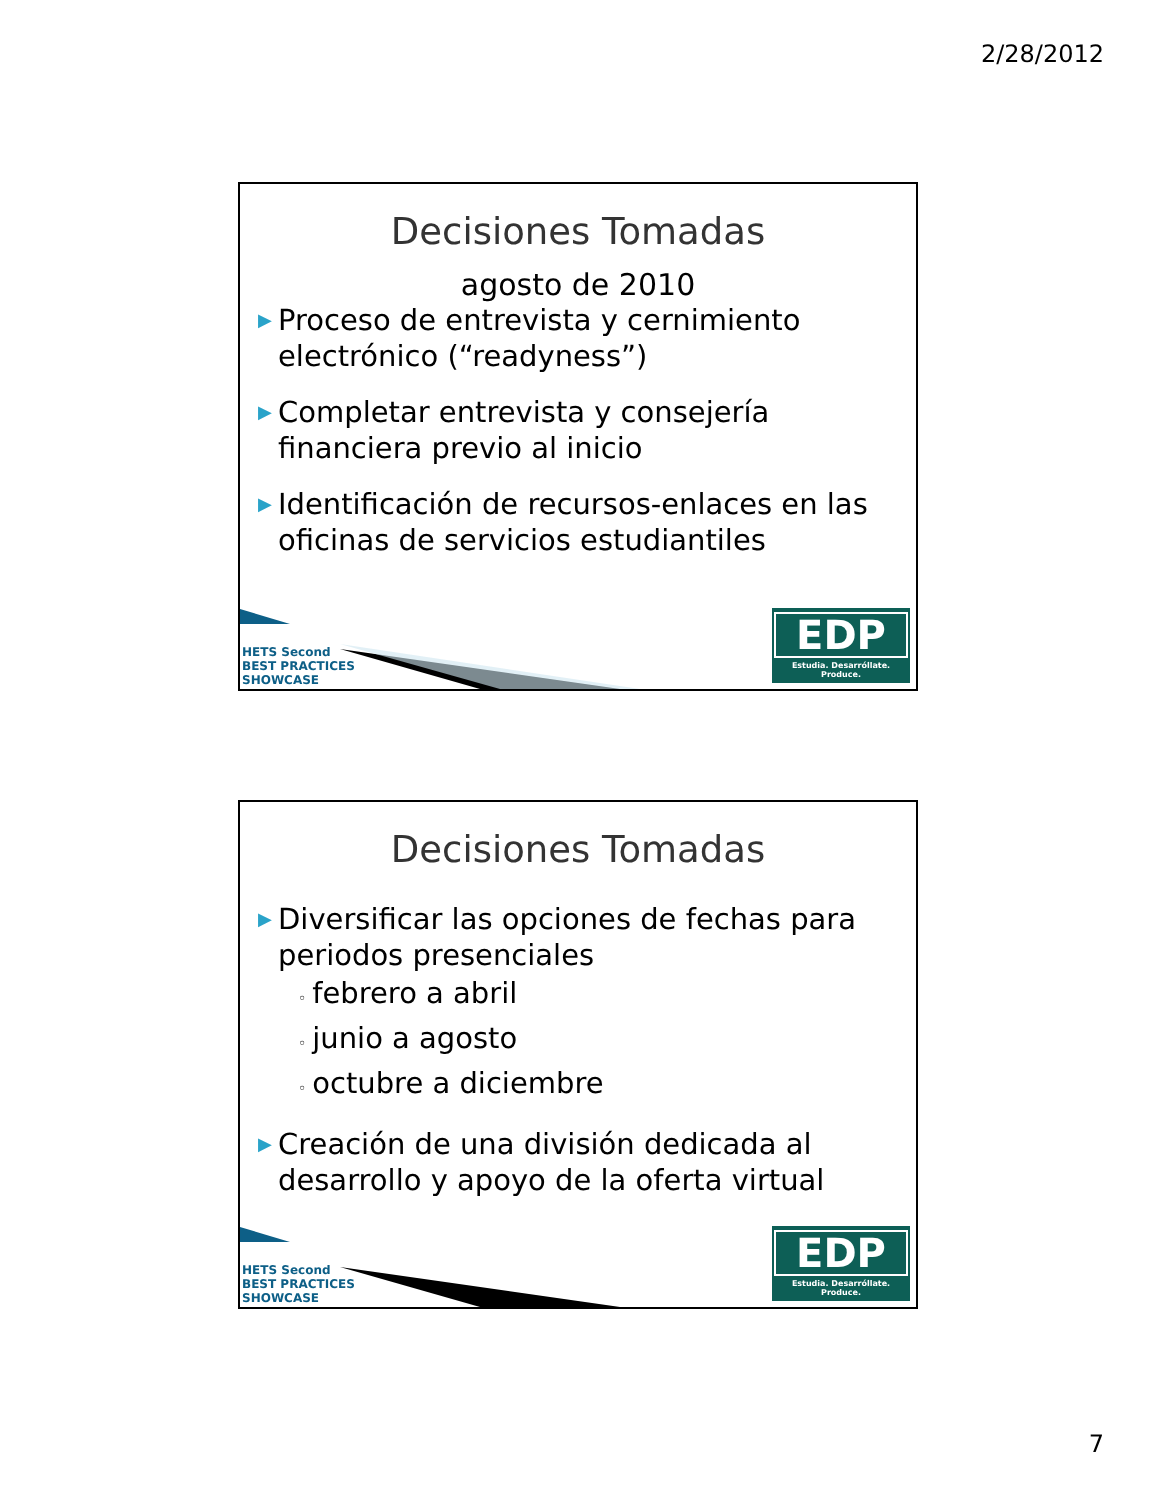2/28/2012
Decisiones Tomadas
agosto de 2010
▶ Proceso de entrevista y cernimiento electrónico (“readyness”)
▶ Completar entrevista y consejería financiera previo al inicio
▶ Identificación de recursos-enlaces en las oficinas de servicios estudiantiles
HETS Second
BEST PRACTICES
SHOWCASE
EDP
Estudia. Desarróllate. Produce.
Decisiones Tomadas
▶ Diversificar las opciones de fechas para periodos presenciales
◦ febrero a abril
◦ junio a agosto
◦ octubre a diciembre
▶ Creación de una división dedicada al desarrollo y apoyo de la oferta virtual
HETS Second
BEST PRACTICES
SHOWCASE
EDP
Estudia. Desarróllate. Produce.
7